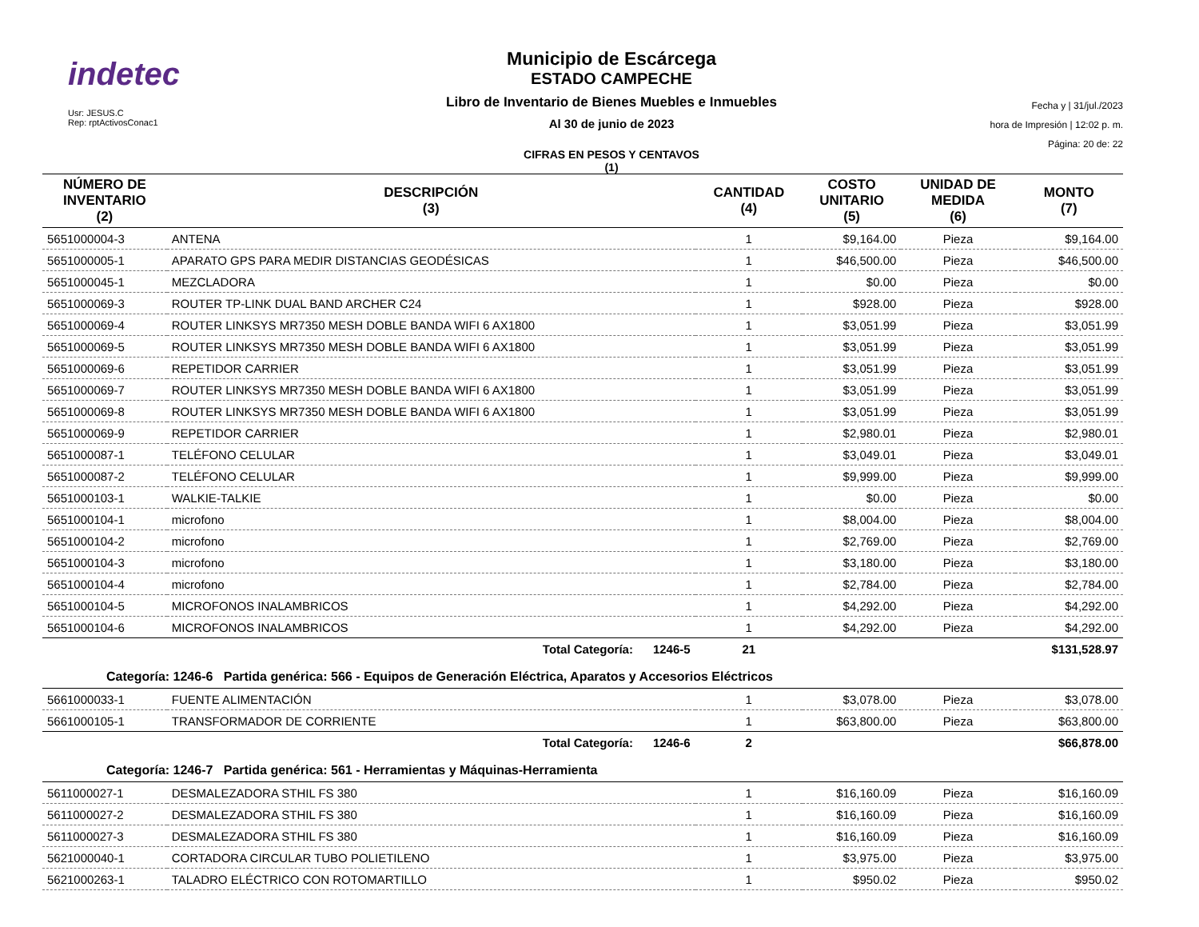indetec
Usr: JESUS.C
Rep: rptActivosConac1
Municipio de Escárcega
ESTADO CAMPECHE
Libro de Inventario de Bienes Muebles e Inmuebles
Al 30 de junio de 2023
CIFRAS EN PESOS Y CENTAVOS
(1)
Fecha y | 31/jul./2023
hora de Impresión | 12:02 p. m.
Página: 20 de: 22
| NÚMERO DE INVENTARIO (2) | DESCRIPCIÓN (3) | CANTIDAD (4) | COSTO UNITARIO (5) | UNIDAD DE MEDIDA (6) | MONTO (7) |
| --- | --- | --- | --- | --- | --- |
| 5651000004-3 | ANTENA | 1 | $9,164.00 | Pieza | $9,164.00 |
| 5651000005-1 | APARATO GPS PARA MEDIR DISTANCIAS GEODÉSICAS | 1 | $46,500.00 | Pieza | $46,500.00 |
| 5651000045-1 | MEZCLADORA | 1 | $0.00 | Pieza | $0.00 |
| 5651000069-3 | ROUTER TP-LINK DUAL BAND ARCHER C24 | 1 | $928.00 | Pieza | $928.00 |
| 5651000069-4 | ROUTER LINKSYS MR7350 MESH DOBLE BANDA WIFI 6 AX1800 | 1 | $3,051.99 | Pieza | $3,051.99 |
| 5651000069-5 | ROUTER LINKSYS MR7350 MESH DOBLE BANDA WIFI 6 AX1800 | 1 | $3,051.99 | Pieza | $3,051.99 |
| 5651000069-6 | REPETIDOR CARRIER | 1 | $3,051.99 | Pieza | $3,051.99 |
| 5651000069-7 | ROUTER LINKSYS MR7350 MESH DOBLE BANDA WIFI 6 AX1800 | 1 | $3,051.99 | Pieza | $3,051.99 |
| 5651000069-8 | ROUTER LINKSYS MR7350 MESH DOBLE BANDA WIFI 6 AX1800 | 1 | $3,051.99 | Pieza | $3,051.99 |
| 5651000069-9 | REPETIDOR CARRIER | 1 | $2,980.01 | Pieza | $2,980.01 |
| 5651000087-1 | TELÉFONO CELULAR | 1 | $3,049.01 | Pieza | $3,049.01 |
| 5651000087-2 | TELÉFONO CELULAR | 1 | $9,999.00 | Pieza | $9,999.00 |
| 5651000103-1 | WALKIE-TALKIE | 1 | $0.00 | Pieza | $0.00 |
| 5651000104-1 | microfono | 1 | $8,004.00 | Pieza | $8,004.00 |
| 5651000104-2 | microfono | 1 | $2,769.00 | Pieza | $2,769.00 |
| 5651000104-3 | microfono | 1 | $3,180.00 | Pieza | $3,180.00 |
| 5651000104-4 | microfono | 1 | $2,784.00 | Pieza | $2,784.00 |
| 5651000104-5 | MICROFONOS INALAMBRICOS | 1 | $4,292.00 | Pieza | $4,292.00 |
| 5651000104-6 | MICROFONOS INALAMBRICOS | 1 | $4,292.00 | Pieza | $4,292.00 |
| | Total Categoría: 1246-5 | 21 | | | $131,528.97 |
| Categoría: 1246-6 Partida genérica: 566 - Equipos de Generación Eléctrica, Aparatos y Accesorios Eléctricos | | | | | |
| 5661000033-1 | FUENTE ALIMENTACIÓN | 1 | $3,078.00 | Pieza | $3,078.00 |
| 5661000105-1 | TRANSFORMADOR DE CORRIENTE | 1 | $63,800.00 | Pieza | $63,800.00 |
| | Total Categoría: 1246-6 | 2 | | | $66,878.00 |
| Categoría: 1246-7 Partida genérica: 561 - Herramientas y Máquinas-Herramienta | | | | | |
| 5611000027-1 | DESMALEZADORA STHIL FS 380 | 1 | $16,160.09 | Pieza | $16,160.09 |
| 5611000027-2 | DESMALEZADORA STHIL FS 380 | 1 | $16,160.09 | Pieza | $16,160.09 |
| 5611000027-3 | DESMALEZADORA STHIL FS 380 | 1 | $16,160.09 | Pieza | $16,160.09 |
| 5621000040-1 | CORTADORA CIRCULAR TUBO POLIETILENO | 1 | $3,975.00 | Pieza | $3,975.00 |
| 5621000263-1 | TALADRO ELÉCTRICO CON ROTOMARTILLO | 1 | $950.02 | Pieza | $950.02 |